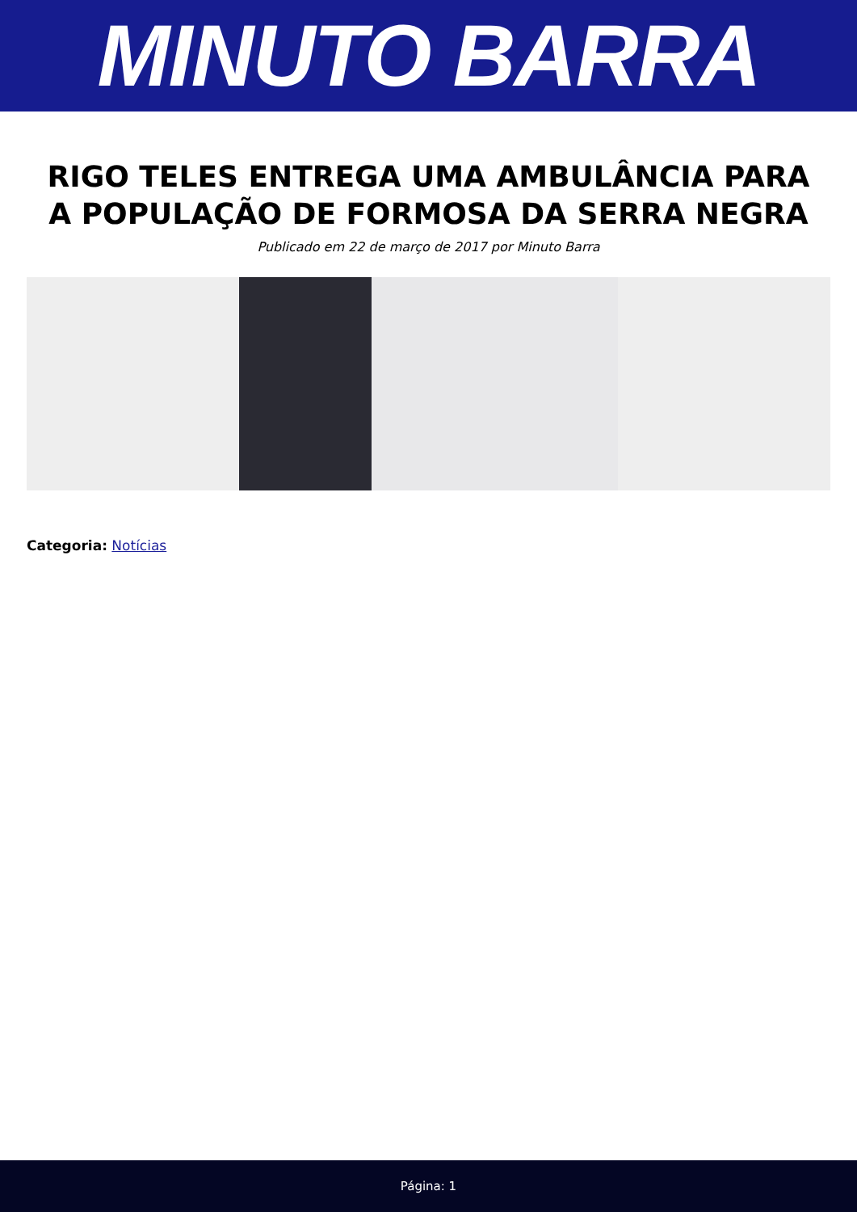MINUTO BARRA
RIGO TELES ENTREGA UMA AMBULÂNCIA PARA A POPULAÇÃO DE FORMOSA DA SERRA NEGRA
Publicado em 22 de março de 2017 por Minuto Barra
Categoria: Notícias
Página: 1